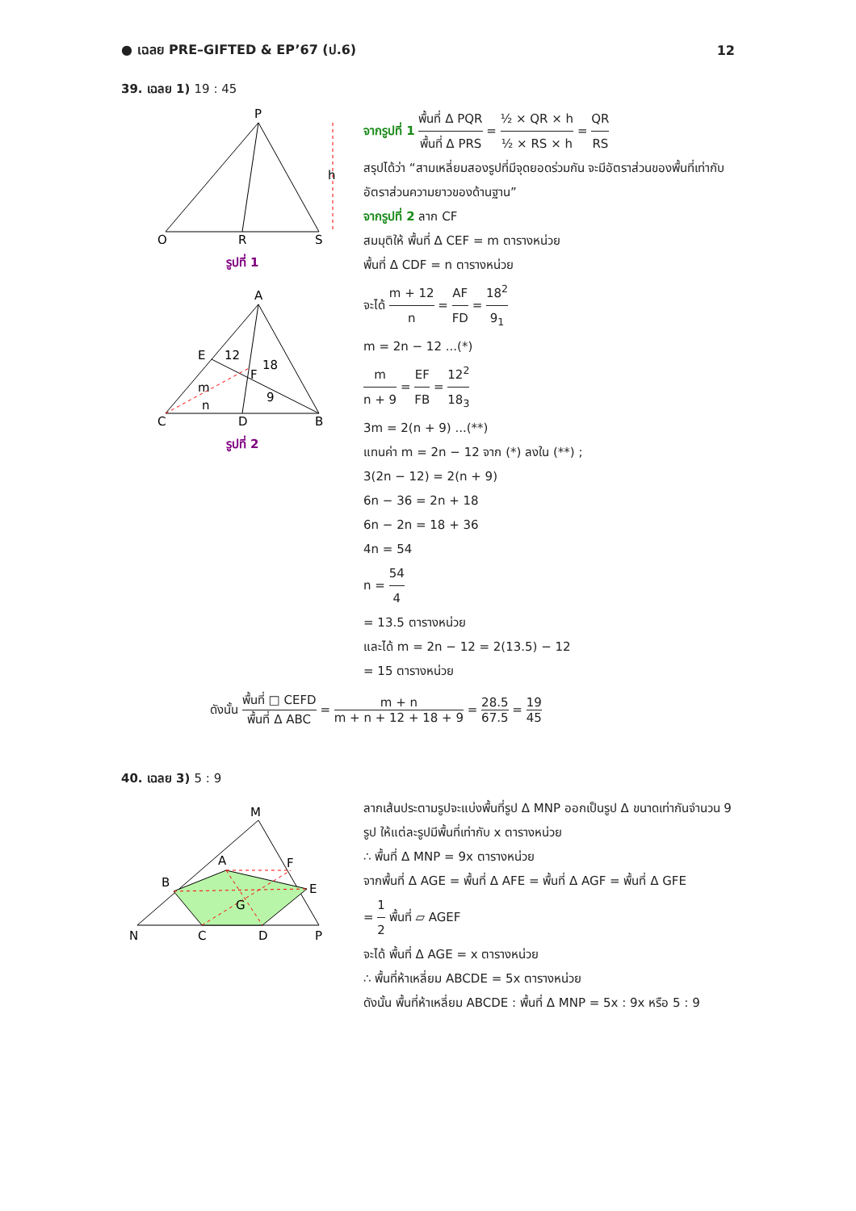● เฉลย PRE–GIFTED & EP’67 (ป.6) 12
39. เฉลย 1) 19 : 45
P
Q
R
S
h
รูปที่ 1
A
C
D
B
E
F
12
18
m
n
9
รูปที่ 2
จากรูปที่ 1 พื้นที่ Δ PQR พื้นที่ Δ PRS = ½ × QR × h ½ × RS × h = QR RS
สรุปได้ว่า “สามเหลี่ยมสองรูปที่มีจุดยอดร่วมกัน จะมีอัตราส่วนของพื้นที่เท่ากับอัตราส่วนความยาวของด้านฐาน”
จากรูปที่ 2 ลาก CF
สมมุติให้ พื้นที่ Δ CEF = m ตารางหน่วย
พื้นที่ Δ CDF = n ตารางหน่วย
จะได้ m + 12 n = AF FD = 18<sup>2</sup> 9<sub>1</sub>
m = 2n − 12 ...(*)
m n + 9 = EF FB = 12<sup>2</sup> 18<sub>3</sub>
3m = 2(n + 9) ...(**)
แทนค่า m = 2n − 12 จาก (*) ลงใน (**) ;
3(2n − 12) = 2(n + 9)
6n − 36 = 2n + 18
6n − 2n = 18 + 36
4n = 54
n = 54 4
= 13.5 ตารางหน่วย
และได้ m = 2n − 12 = 2(13.5) − 12
= 15 ตารางหน่วย
ดังนั้น พื้นที่ □ CEFD พื้นที่ Δ ABC = m + n m + n + 12 + 18 + 9 = 28.5 67.5 = 19 45
40. เฉลย 3) 5 : 9
M
A
F
B
E
G
N
C
D
P
ลากเส้นประตามรูปจะแบ่งพื้นที่รูป Δ MNP ออกเป็นรูป Δ ขนาดเท่ากันจำนวน 9 รูป ให้แต่ละรูปมีพื้นที่เท่ากับ x ตารางหน่วย
∴ พื้นที่ Δ MNP = 9x ตารางหน่วย
จากพื้นที่ Δ AGE = พื้นที่ Δ AFE = พื้นที่ Δ AGF = พื้นที่ Δ GFE
= 1 2 พื้นที่ ▱ AGEF
จะได้ พื้นที่ Δ AGE = x ตารางหน่วย
∴ พื้นที่ห้าเหลี่ยม ABCDE = 5x ตารางหน่วย
ดังนั้น พื้นที่ห้าเหลี่ยม ABCDE : พื้นที่ Δ MNP = 5x : 9x หรือ 5 : 9